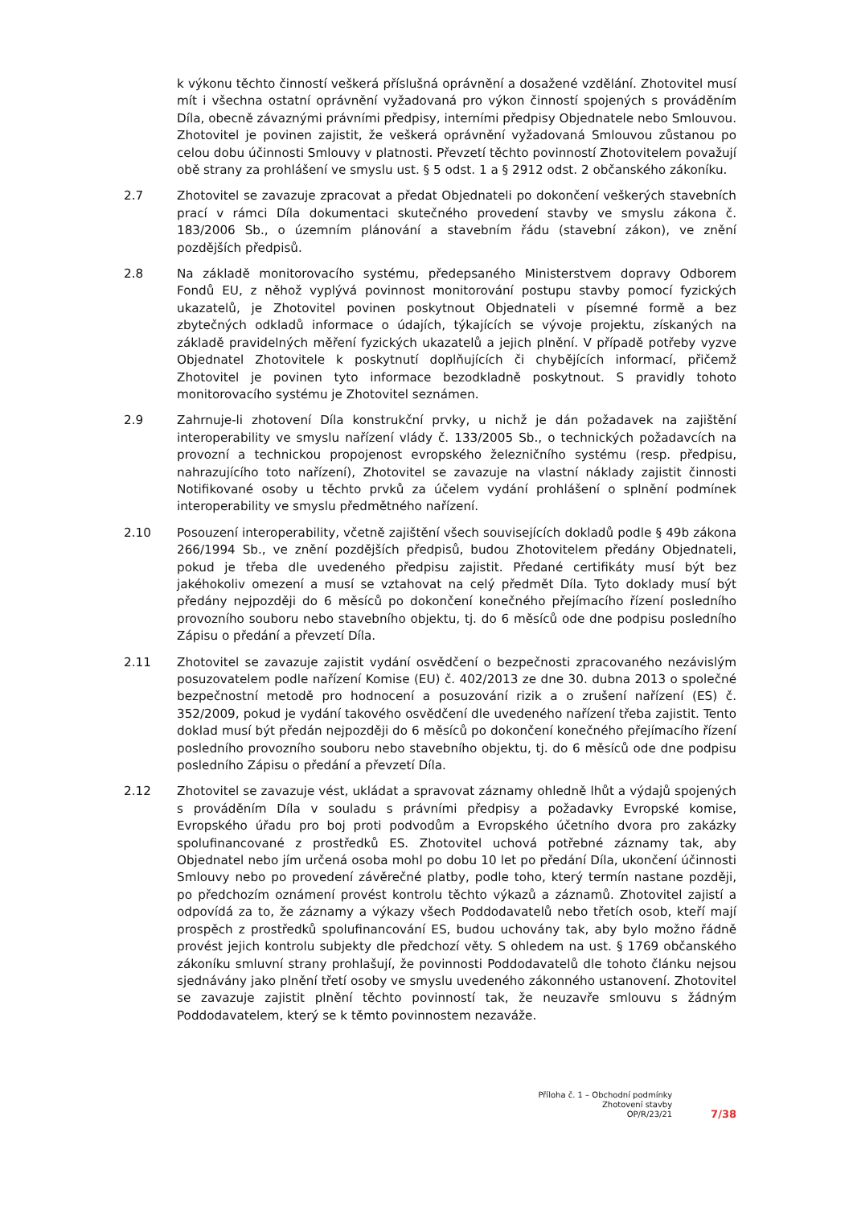k výkonu těchto činností veškerá příslušná oprávnění a dosažené vzdělání. Zhotovitel musí mít i všechna ostatní oprávnění vyžadovaná pro výkon činností spojených s prováděním Díla, obecně závaznými právními předpisy, interními předpisy Objednatele nebo Smlouvou. Zhotovitel je povinen zajistit, že veškerá oprávnění vyžadovaná Smlouvou zůstanou po celou dobu účinnosti Smlouvy v platnosti. Převzetí těchto povinností Zhotovitelem považují obě strany za prohlášení ve smyslu ust. § 5 odst. 1 a § 2912 odst. 2 občanského zákoníku.
2.7 Zhotovitel se zavazuje zpracovat a předat Objednateli po dokončení veškerých stavebních prací v rámci Díla dokumentaci skutečného provedení stavby ve smyslu zákona č. 183/2006 Sb., o územním plánování a stavebním řádu (stavební zákon), ve znění pozdějších předpisů.
2.8 Na základě monitorovacího systému, předepsaného Ministerstvem dopravy Odborem Fondů EU, z něhož vyplývá povinnost monitorování postupu stavby pomocí fyzických ukazatelů, je Zhotovitel povinen poskytnout Objednateli v písemné formě a bez zbytečných odkladů informace o údajích, týkajících se vývoje projektu, získaných na základě pravidelných měření fyzických ukazatelů a jejich plnění. V případě potřeby vyzve Objednatel Zhotovitele k poskytnutí doplňujících či chybějících informací, přičemž Zhotovitel je povinen tyto informace bezodkladně poskytnout. S pravidly tohoto monitorovacího systému je Zhotovitel seznámen.
2.9 Zahrnuje-li zhotovení Díla konstrukční prvky, u nichž je dán požadavek na zajištění interoperability ve smyslu nařízení vlády č. 133/2005 Sb., o technických požadavcích na provozní a technickou propojenost evropského železničního systému (resp. předpisu, nahrazujícího toto nařízení), Zhotovitel se zavazuje na vlastní náklady zajistit činnosti Notifikované osoby u těchto prvků za účelem vydání prohlášení o splnění podmínek interoperability ve smyslu předmětného nařízení.
2.10 Posouzení interoperability, včetně zajištění všech souvisejících dokladů podle § 49b zákona 266/1994 Sb., ve znění pozdějších předpisů, budou Zhotovitelem předány Objednateli, pokud je třeba dle uvedeného předpisu zajistit. Předané certifikáty musí být bez jakéhokoliv omezení a musí se vztahovat na celý předmět Díla. Tyto doklady musí být předány nejpozději do 6 měsíců po dokončení konečného přejímacího řízení posledního provozního souboru nebo stavebního objektu, tj. do 6 měsíců ode dne podpisu posledního Zápisu o předání a převzetí Díla.
2.11 Zhotovitel se zavazuje zajistit vydání osvědčení o bezpečnosti zpracovaného nezávislým posuzovatelem podle nařízení Komise (EU) č. 402/2013 ze dne 30. dubna 2013 o společné bezpečnostní metodě pro hodnocení a posuzování rizik a o zrušení nařízení (ES) č. 352/2009, pokud je vydání takového osvědčení dle uvedeného nařízení třeba zajistit. Tento doklad musí být předán nejpozději do 6 měsíců po dokončení konečného přejímacího řízení posledního provozního souboru nebo stavebního objektu, tj. do 6 měsíců ode dne podpisu posledního Zápisu o předání a převzetí Díla.
2.12 Zhotovitel se zavazuje vést, ukládat a spravovat záznamy ohledně lhůt a výdajů spojených s prováděním Díla v souladu s právními předpisy a požadavky Evropské komise, Evropského úřadu pro boj proti podvodům a Evropského účetního dvora pro zakázky spolufinancované z prostředků ES. Zhotovitel uchová potřebné záznamy tak, aby Objednatel nebo jím určená osoba mohl po dobu 10 let po předání Díla, ukončení účinnosti Smlouvy nebo po provedení závěrečné platby, podle toho, který termín nastane později, po předchozím oznámení provést kontrolu těchto výkazů a záznamů. Zhotovitel zajistí a odpovídá za to, že záznamy a výkazy všech Poddodavatelů nebo třetích osob, kteří mají prospěch z prostředků spolufinancování ES, budou uchovány tak, aby bylo možno řádně provést jejich kontrolu subjekty dle předchozí věty. S ohledem na ust. § 1769 občanského zákoníku smluvní strany prohlašují, že povinnosti Poddodavatelů dle tohoto článku nejsou sjednávány jako plnění třetí osoby ve smyslu uvedeného zákonného ustanovení. Zhotovitel se zavazuje zajistit plnění těchto povinností tak, že neuzavře smlouvu s žádným Poddodavatelem, který se k těmto povinnostem nezaváže.
Příloha č. 1 – Obchodní podmínky
Zhotovení stavby
OP/R/23/21
7/38